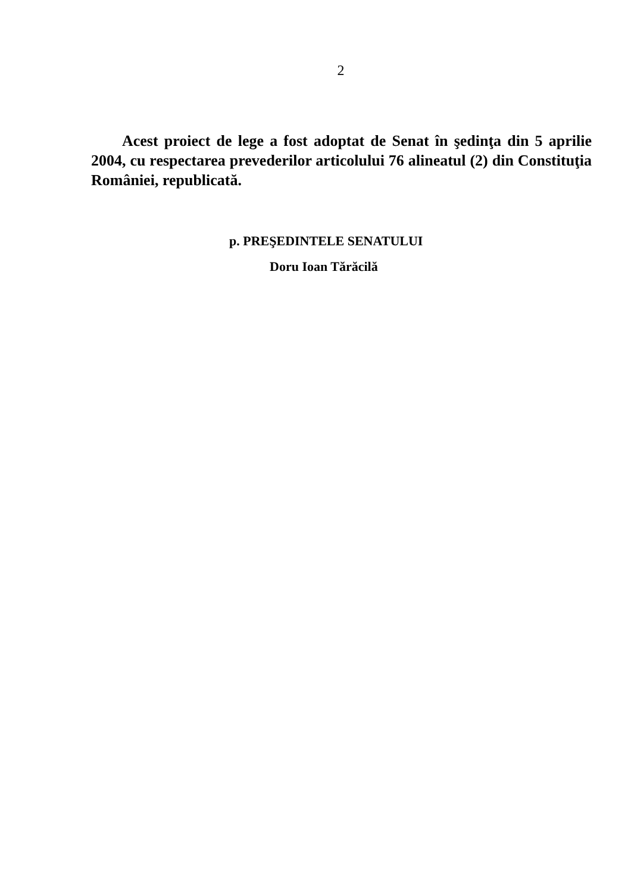2
Acest proiect de lege a fost adoptat de Senat în şedinţa din 5 aprilie 2004, cu respectarea prevederilor articolului 76 alineatul (2) din Constituţia României, republicată.
p. PREŞEDINTELE SENATULUI
Doru Ioan Tărăcilă